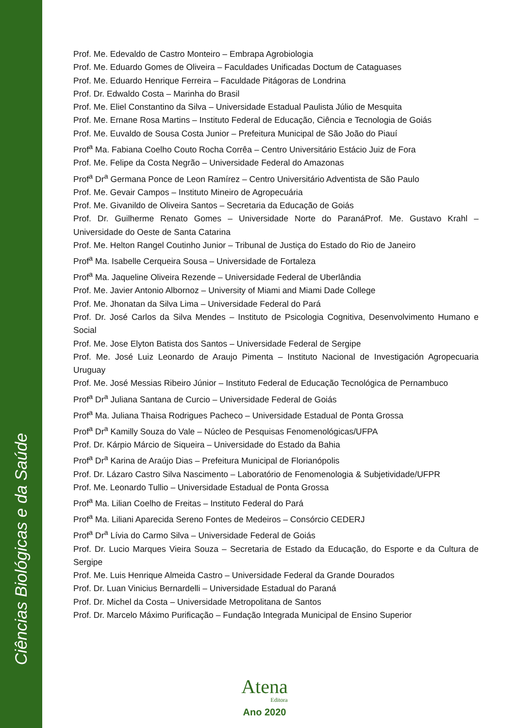Ciências Biológicas e da Saúde
Prof. Me. Edevaldo de Castro Monteiro – Embrapa Agrobiologia
Prof. Me. Eduardo Gomes de Oliveira – Faculdades Unificadas Doctum de Cataguases
Prof. Me. Eduardo Henrique Ferreira – Faculdade Pitágoras de Londrina
Prof. Dr. Edwaldo Costa – Marinha do Brasil
Prof. Me. Eliel Constantino da Silva – Universidade Estadual Paulista Júlio de Mesquita
Prof. Me. Ernane Rosa Martins – Instituto Federal de Educação, Ciência e Tecnologia de Goiás
Prof. Me. Euvaldo de Sousa Costa Junior – Prefeitura Municipal de São João do Piauí
Prof<sup>a</sup> Ma. Fabiana Coelho Couto Rocha Corrêa – Centro Universitário Estácio Juiz de Fora
Prof. Me. Felipe da Costa Negrão – Universidade Federal do Amazonas
Prof<sup>a</sup> Dr<sup>a</sup> Germana Ponce de Leon Ramírez – Centro Universitário Adventista de São Paulo
Prof. Me. Gevair Campos – Instituto Mineiro de Agropecuária
Prof. Me. Givanildo de Oliveira Santos – Secretaria da Educação de Goiás
Prof. Dr. Guilherme Renato Gomes – Universidade Norte do ParanáProf. Me. Gustavo Krahl – Universidade do Oeste de Santa Catarina
Prof. Me. Helton Rangel Coutinho Junior – Tribunal de Justiça do Estado do Rio de Janeiro
Prof<sup>a</sup> Ma. Isabelle Cerqueira Sousa – Universidade de Fortaleza
Prof<sup>a</sup> Ma. Jaqueline Oliveira Rezende – Universidade Federal de Uberlândia
Prof. Me. Javier Antonio Albornoz – University of Miami and Miami Dade College
Prof. Me. Jhonatan da Silva Lima – Universidade Federal do Pará
Prof. Dr. José Carlos da Silva Mendes – Instituto de Psicologia Cognitiva, Desenvolvimento Humano e Social
Prof. Me. Jose Elyton Batista dos Santos – Universidade Federal de Sergipe
Prof. Me. José Luiz Leonardo de Araujo Pimenta – Instituto Nacional de Investigación Agropecuaria Uruguay
Prof. Me. José Messias Ribeiro Júnior – Instituto Federal de Educação Tecnológica de Pernambuco
Prof<sup>a</sup> Dr<sup>a</sup> Juliana Santana de Curcio – Universidade Federal de Goiás
Prof<sup>a</sup> Ma. Juliana Thaisa Rodrigues Pacheco – Universidade Estadual de Ponta Grossa
Prof<sup>a</sup> Dr<sup>a</sup> Kamilly Souza do Vale – Núcleo de Pesquisas Fenomenológicas/UFPA
Prof. Dr. Kárpio Márcio de Siqueira – Universidade do Estado da Bahia
Prof<sup>a</sup> Dr<sup>a</sup> Karina de Araújo Dias – Prefeitura Municipal de Florianópolis
Prof. Dr. Lázaro Castro Silva Nascimento – Laboratório de Fenomenologia & Subjetividade/UFPR
Prof. Me. Leonardo Tullio – Universidade Estadual de Ponta Grossa
Prof<sup>a</sup> Ma. Lilian Coelho de Freitas – Instituto Federal do Pará
Prof<sup>a</sup> Ma. Liliani Aparecida Sereno Fontes de Medeiros – Consórcio CEDERJ
Prof<sup>a</sup> Dr<sup>a</sup> Lívia do Carmo Silva – Universidade Federal de Goiás
Prof. Dr. Lucio Marques Vieira Souza – Secretaria de Estado da Educação, do Esporte e da Cultura de Sergipe
Prof. Me. Luis Henrique Almeida Castro – Universidade Federal da Grande Dourados
Prof. Dr. Luan Vinicius Bernardelli – Universidade Estadual do Paraná
Prof. Dr. Michel da Costa – Universidade Metropolitana de Santos
Prof. Dr. Marcelo Máximo Purificação – Fundação Integrada Municipal de Ensino Superior
Atena
Editora
Ano 2020